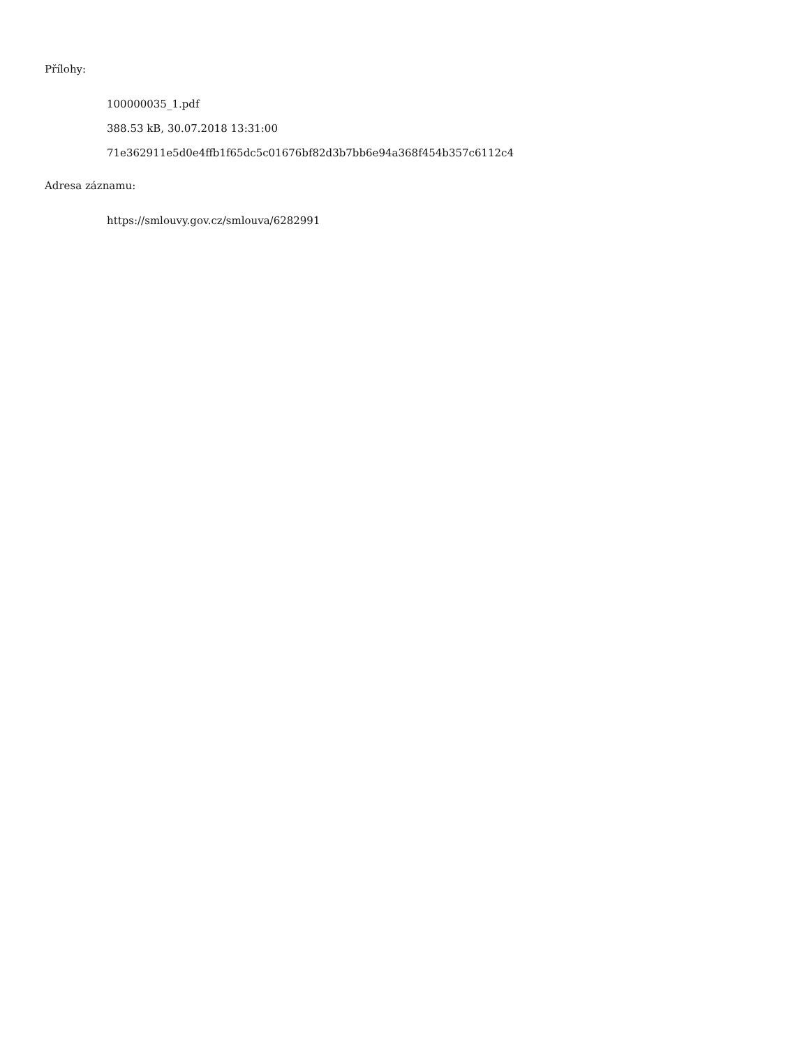Přílohy:
100000035_1.pdf
388.53 kB, 30.07.2018 13:31:00
71e362911e5d0e4ffb1f65dc5c01676bf82d3b7bb6e94a368f454b357c6112c4
Adresa záznamu:
https://smlouvy.gov.cz/smlouva/6282991